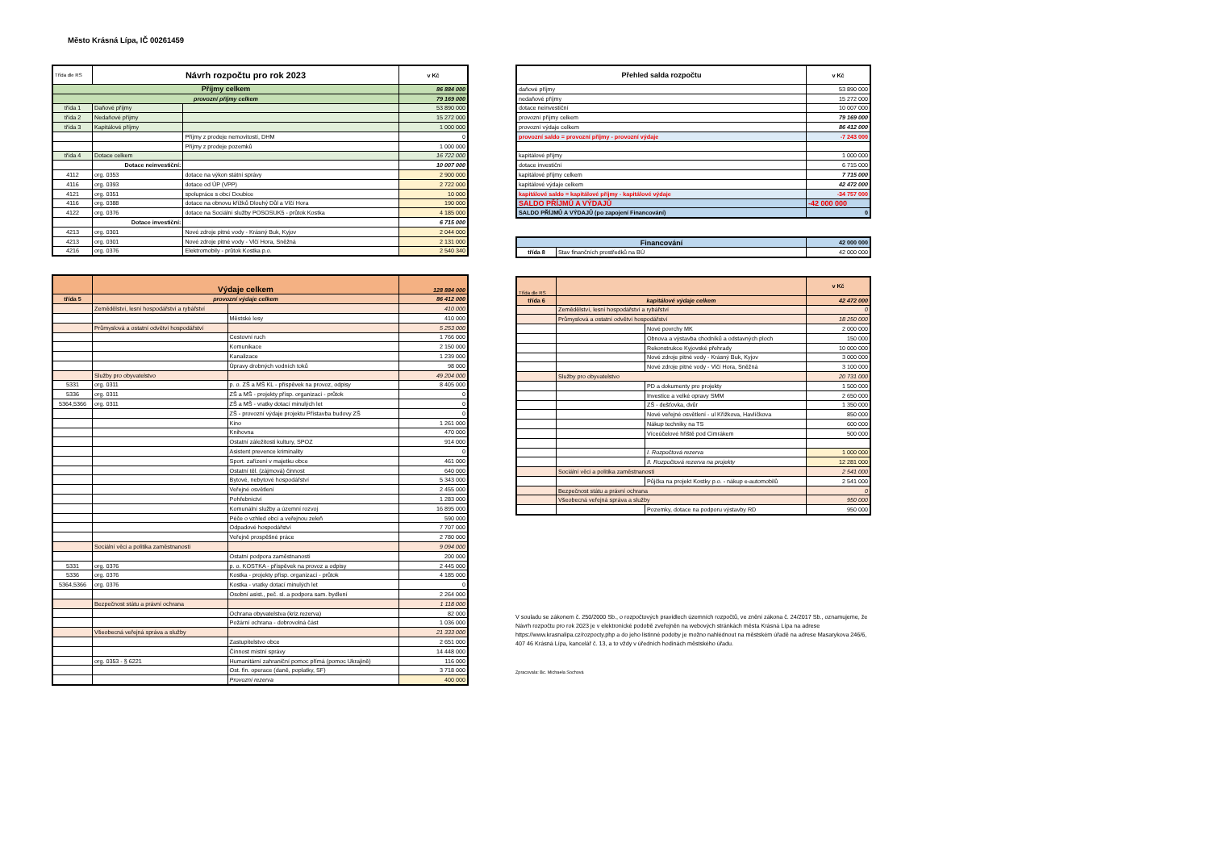Město Krásná Lípa, IČ 00261459
| Třída dle RS | Návrh rozpočtu pro rok 2023 | | v Kč |
| Příjmy celkem | | | 86 884 000 |
| provozní příjmy celkem | | | 79 169 000 |
| třída 1 | Daňové příjmy | | 53 890 000 |
| třída 2 | Nedaňové příjmy | | 15 272 000 |
| třída 3 | Kapitálové příjmy | | 1 000 000 |
| | | Příjmy z prodeje nemovitostí, DHM | 0 |
| | | Příjmy z prodeje pozemků | 1 000 000 |
| třída 4 | Dotace celkem | | 16 722 000 |
| | Dotace neinvestiční: | | 10 007 000 |
| 4112 | org. 0353 | dotace na výkon státní správy | 2 900 000 |
| 4116 | org. 0393 | dotace od ÚP (VPP) | 2 722 000 |
| 4121 | org. 0351 | spolupráce s obcí Doubice | 10 000 |
| 4116 | org. 0388 | dotace na obnovu křížků Dlouhý Důl a Vlčí Hora | 190 000 |
| 4122 | org. 0376 | dotace na Sociální služby POSOSUK5 - průtok Kostka | 4 185 000 |
| | Dotace investiční: | | 6 715 000 |
| 4213 | org. 0301 | Nové zdroje pitné vody - Krásný Buk, Kyjov | 2 044 000 |
| 4213 | org. 0301 | Nové zdroje pitné vody - Vlčí Hora, Sněžná | 2 131 000 |
| 4216 | org. 0376 | Elektromobily - průtok Kostka p.o. | 2 540 340 |
| | Výdaje celkem | | 128 884 000 |
| třída 5 | provozní výdaje celkem | | 86 412 000 |
| | Zemědělství, lesní hospodářství a rybářství | | 410 000 |
| | | Městské lesy | 410 000 |
| | Průmyslová a ostatní odvětví hospodářství | | 5 253 000 |
| | | Cestovní ruch | 1 766 000 |
| | | Komunikace | 2 150 000 |
| | | Kanalizace | 1 239 000 |
| | | Úpravy drobných vodních toků | 98 000 |
| | Služby pro obyvatelstvo | | 49 204 000 |
| 5331 | org. 0311 | p. o. ZŠ a MŠ KL - příspěvek na provoz, odpisy | 8 405 000 |
| 5336 | org. 0311 | ZŠ a MŠ - projekty přísp. organizací - průtok | 0 |
| 5364,5366 | org. 0311 | ZŠ a MŠ - vratky dotací minulých let | 0 |
| | | ZŠ - provozní výdaje projektu Přístavba budovy ZŠ | 0 |
| | | Kino | 1 261 000 |
| | | Knihovna | 470 000 |
| | | Ostatní záležitosti kultury, SPOZ | 914 000 |
| | | Asistent prevence kriminality | 0 |
| | | Sport. zařízení v majetku obce | 461 000 |
| | | Ostatní těl. (zájmová) činnost | 640 000 |
| | | Bytové, nebytové hospodářství | 5 343 000 |
| | | Veřejné osvětlení | 2 455 000 |
| | | Pohřebnictví | 1 283 000 |
| | | Komunální služby a územní rozvoj | 16 895 000 |
| | | Péče o vzhled obcí a veřejnou zeleň | 590 000 |
| | | Odpadové hospodářství | 7 707 000 |
| | | Veřejně prospěšné práce | 2 780 000 |
| | Sociální věci a politika zaměstnanosti | | 9 094 000 |
| | | Ostatní podpora zaměstnanosti | 200 000 |
| 5331 | org. 0376 | p. o. KOSTKA - příspěvek na provoz a odpisy | 2 445 000 |
| 5336 | org. 0376 | Kostka - projekty přísp. organizací - průtok | 4 185 000 |
| 5364,5366 | org. 0376 | Kostka - vratky dotací minulých let | 0 |
| | | Osobní asist., peč. sl. a podpora sam. bydlení | 2 264 000 |
| | Bezpečnost státu a právní ochrana | | 1 118 000 |
| | | Ochrana obyvatelstva (kriz.rezerva) | 82 000 |
| | | Požární ochrana - dobrovolná část | 1 036 000 |
| | Všeobecná veřejná správa a služby | | 21 333 000 |
| | | Zastupitelstvo obce | 2 651 000 |
| | | Činnost místní správy | 14 448 000 |
| | org. 0353 - § 6221 | Humanitární zahraniční pomoc přímá (pomoc Ukrajině) | 116 000 |
| | | Ost. fin. operace (daně, poplatky, SF) | 3 718 000 |
| | | Provozní rezerva | 400 000 |
| Přehled salda rozpočtu | v Kč |
| daňové příjmy | 53 890 000 |
| nedaňové příjmy | 15 272 000 |
| dotace neinvestiční | 10 007 000 |
| provozní příjmy celkem | 79 169 000 |
| provozní výdaje celkem | 86 412 000 |
| provozní saldo = provozní příjmy - provozní výdaje | -7 243 000 |
| kapitálové příjmy | 1 000 000 |
| dotace investiční | 6 715 000 |
| kapitálové příjmy celkem | 7 715 000 |
| kapitálové výdaje celkem | 42 472 000 |
| kapitálové saldo = kapitálové příjmy - kapitálové výdaje | -34 757 000 |
| SALDO PŘÍJMŮ A VÝDAJŮ | -42 000 000 |
| SALDO PŘÍJMŮ A VÝDAJŮ (po zapojení Financování) | 0 |
| Financování | | 42 000 000 |
| třída 8 | Stav finančních prostředků na BÚ | 42 000 000 |
| Třída dle RS | | | v Kč |
| třída 6 | kapitálové výdaje celkem | | 42 472 000 |
| | Zemědělství, lesní hospodářství a rybářství | | 0 |
| | Průmyslová a ostatní odvětví hospodářství | | 18 250 000 |
| | | Nové povrchy MK | 2 000 000 |
| | | Obnova a výstavba chodníků a odstavných ploch | 150 000 |
| | | Rekonstrukce Kyjovské přehrady | 10 000 000 |
| | | Nové zdroje pitné vody - Krásný Buk, Kyjov | 3 000 000 |
| | | Nové zdroje pitné vody - Vlčí Hora, Sněžná | 3 100 000 |
| | Služby pro obyvatelstvo | | 20 731 000 |
| | | PD a dokumenty pro projekty | 1 500 000 |
| | | Investice a velké opravy SMM | 2 650 000 |
| | | ZŠ - dešťovka, dvůr | 1 350 000 |
| | | Nové veřejné osvětlení - ul Křížkova, Havlíčkova | 850 000 |
| | | Nákup techniky na TS | 600 000 |
| | | Víceúčelové hřiště pod Cimrákem | 500 000 |
| | | I. Rozpočtová rezerva | 1 000 000 |
| | | II. Rozpočtová rezerva na projekty | 12 281 000 |
| | Sociální věci a politika zaměstnanosti | | 2 541 000 |
| | | Půjčka na projekt Kostky p.o. - nákup e-automobilů | 2 541 000 |
| | Bezpečnost státu a právní ochrana | | 0 |
| | Všeobecná veřejná správa a služby | | 950 000 |
| | | Pozemky, dotace na podporu výstavby RD | 950 000 |
V souladu se zákonem č. 250/2000 Sb., o rozpočtových pravidlech územních rozpočtů, ve znění zákona č. 24/2017 Sb., oznamujeme, že Návrh rozpočtu pro rok 2023 je v elektronické podobě zveřejněn na webových stránkách města Krásná Lípa na adrese https://www.krasnalipa.cz/rozpocty.php a do jeho listinné podoby je možno nahlédnout na městském úřadě na adrese Masarykova 246/6, 407 46 Krásná Lípa, kancelář č. 13, a to vždy v úředních hodinách městského úřadu.
Zpracovala: Bc. Michaela Sochová